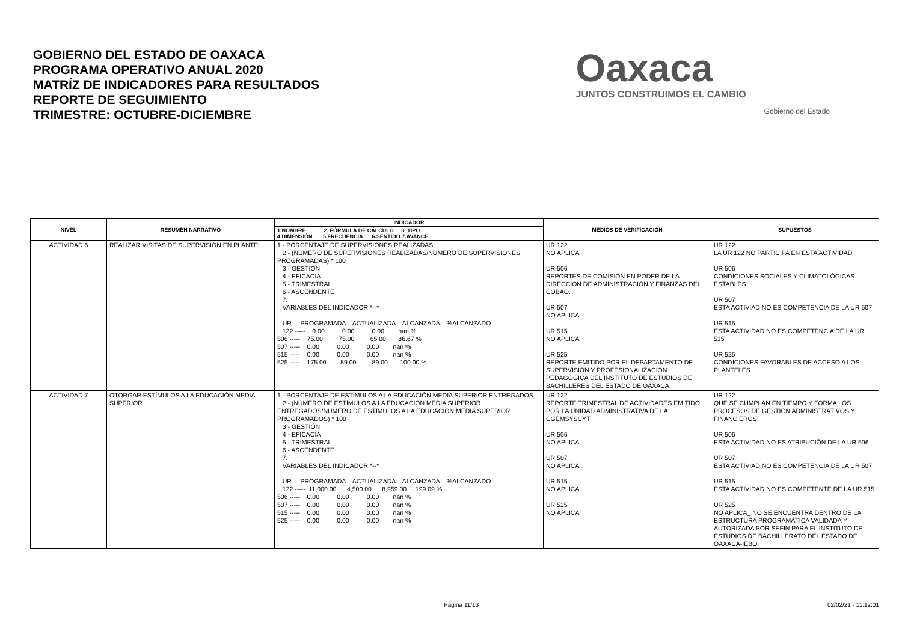GOBIERNO DEL ESTADO DE OAXACA
PROGRAMA OPERATIVO ANUAL 2020
MATRÍZ DE INDICADORES PARA RESULTADOS
REPORTE DE SEGUIMIENTO
TRIMESTRE: OCTUBRE-DICIEMBRE
Oaxaca
JUNTOS CONSTRUIMOS EL CAMBIO
Gobierno del Estado
| NIVEL | RESUMEN NARRATIVO | INDICADOR | MEDIOS DE VERIFICACIÓN | SUPUESTOS |
| --- | --- | --- | --- | --- |
| | | 1.NOMBRE 2. FÓRMULA DE CÁLCULO 3. TIPO 4.DIMENSIÓN 5.FRECUENCIA 6.SENTIDO 7.AVANCE | | |
| ACTIVIDAD 6 | REALIZAR VISITAS DE SUPERVISIÓN EN PLANTEL | 1 - PORCENTAJE DE SUPERVISIONES REALIZADAS 2 - (NÚMERO DE SUPERVISIONES REALIZADAS/NÚMERO DE SUPERVISIONES PROGRAMADAS) * 100 3 - GESTIÓN 4 - EFICACIA 5 - TRIMESTRAL 6 - ASCENDENTE 7. VARIABLES DEL INDICADOR *--* UR PROGRAMADA ACTUALIZADA ALCANZADA %ALCANZADO 122 ----- 0.00 0.00 0.00 nan % 506 ----- 75.00 75.00 65.00 86.67 % 507 ----- 0.00 0.00 0.00 nan % 515 ----- 0.00 0.00 0.00 nan % 525 ----- 175.00 89.00 89.00 100.00 % | UR 122 NO APLICA UR 506 REPORTES DE COMISIÓN EN PODER DE LA DIRECCIÓN DE ADMINISTRACIÓN Y FINANZAS DEL COBAO. UR 507 NO APLICA UR 515 NO APLICA UR 525 REPORTE EMITIDO POR EL DEPARTAMENTO DE SUPERVISIÓN Y PROFESIONALIZACIÓN PEDAGÓGICA DEL INSTITUTO DE ESTUDIOS DE BACHILLERES DEL ESTADO DE OAXACA. | UR 122 LA UR 122 NO PARTICIPA EN ESTA ACTIVIDAD UR 506 CONDICIONES SOCIALES Y CLIMATOLÓGICAS ESTABLES. UR 507 ESTA ACTIVIAD NO ES COMPETENCIA DE LA UR 507 UR 515 ESTA ACTIVIDAD NO ES COMPETENCIA DE LA UR 515 UR 525 CONDICIONES FAVORABLES DE ACCESO A LOS PLANTELES. |
| ACTIVIDAD 7 | OTORGAR ESTÍMULOS A LA EDUCACIÓN MEDIA SUPERIOR | 1 - PORCENTAJE DE ESTÍMULOS A LA EDUCACIÓN MEDIA SUPERIOR ENTREGADOS 2 - (NÚMERO DE ESTÍMULOS A LA EDUCACIÓN MEDIA SUPERIOR ENTREGADOS/NÚMERO DE ESTÍMULOS A LA EDUCACIÓN MEDIA SUPERIOR PROGRAMADOS) * 100 3 - GESTIÓN 4 - EFICACIA 5 - TRIMESTRAL 6 - ASCENDENTE 7. VARIABLES DEL INDICADOR *--* UR PROGRAMADA ACTUALIZADA ALCANZADA %ALCANZADO 122 ----- 11,000.00 4,500.00 8,959.00 199.09 % 506 ----- 0.00 0.00 0.00 nan % 507 ----- 0.00 0.00 0.00 nan % 515 ----- 0.00 0.00 0.00 nan % 525 ----- 0.00 0.00 0.00 nan % | UR 122 REPORTE TRIMESTRAL DE ACTIVIDADES EMITIDO POR LA UNIDAD ADMINISTRATIVA DE LA CGEMSYSCYT UR 506 NO APLICA UR 507 NO APLICA UR 515 NO APLICA UR 525 NO APLICA | UR 122 QUE SE CUMPLAN EN TIEMPO Y FORMA LOS PROCESOS DE GESTIÓN ADMINISTRATIVOS Y FINANCIEROS UR 506 ESTA ACTIVIDAD NO ES ATRIBUCIÓN DE LA UR 506. UR 507 ESTA ACTIVIAD NO ES COMPETENCIA DE LA UR 507 UR 515 ESTA ACTIVIDAD NO ES COMPETENTE DE LA UR 515 UR 525 NO APLICA_ NO SE ENCUENTRA DENTRO DE LA ESTRUCTURA PROGRAMÁTICA VALIDADA Y AUTORIZADA POR SEFIN PARA EL INSTITUTO DE ESTUDIOS DE BACHILLERATO DEL ESTADO DE OAXACA-IEBO. |
Página 11/13 02/02/21 - 11:12:01